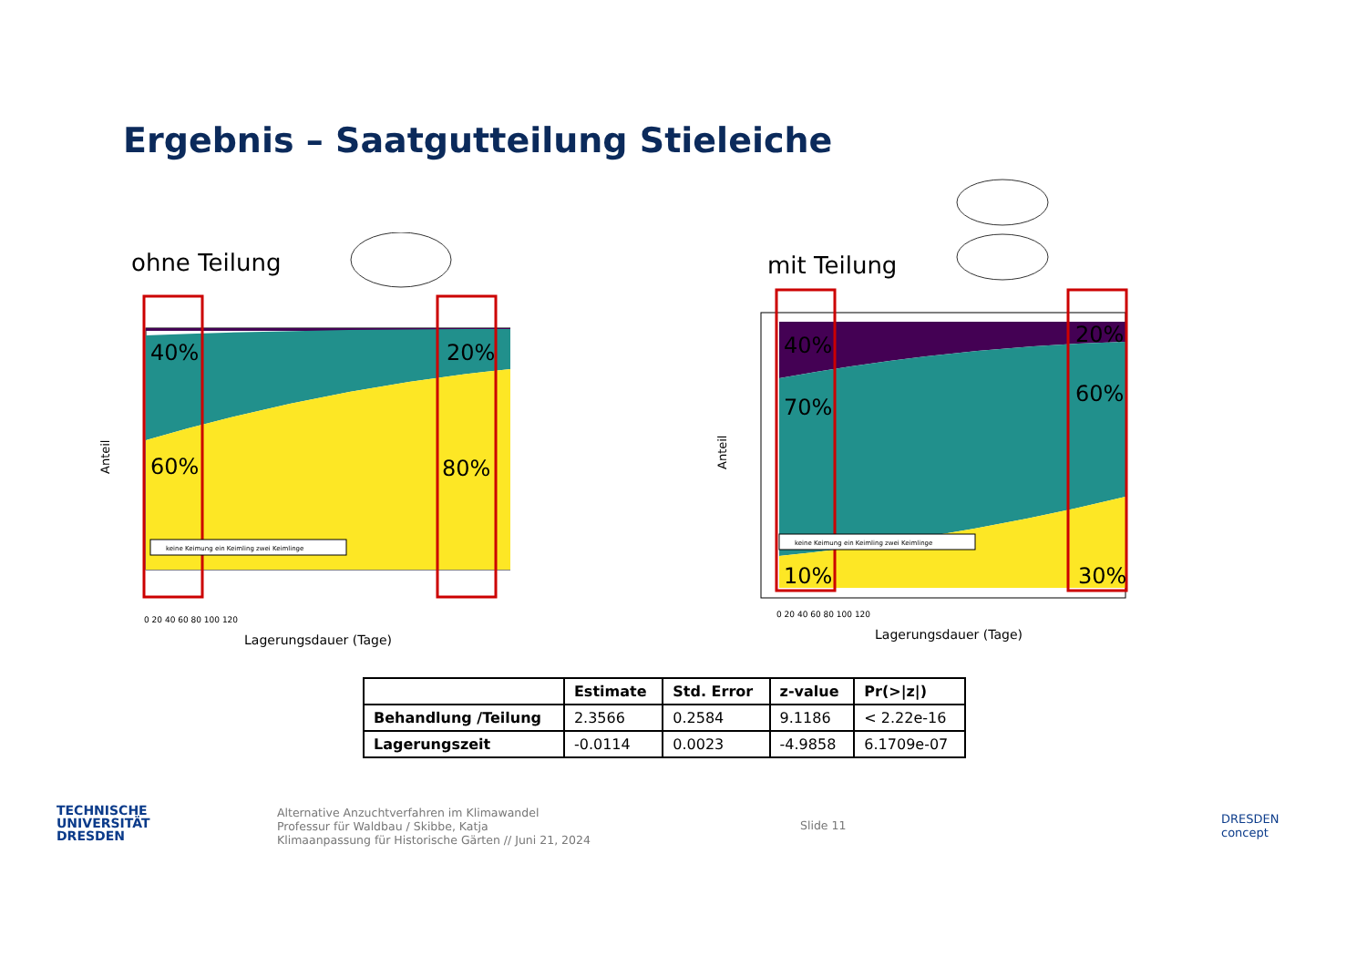Ergebnis – Saatgutteilung Stieleiche
ohne Teilung
40%
20%
60%
80%
keine Keimung ein Keimling zwei Keimlinge
Anteil
0 20 40 60 80 100 120
Lagerungsdauer (Tage)
mit Teilung
40%
20%
70%
60%
10%
30%
keine Keimung ein Keimling zwei Keimlinge
Anteil
0 20 40 60 80 100 120
Lagerungsdauer (Tage)
| | Estimate | Std. Error | z-value | Pr(>/z/) |
| --- | --- | --- | --- | --- |
| Behandlung /Teilung | 2.3566 | 0.2584 | 9.1186 | < 2.22e-16 |
| Lagerungszeit | -0.0114 | 0.0023 | -4.9858 | 6.1709e-07 |
TECHNISCHE
UNIVERSITÄT
DRESDEN
Alternative Anzuchtverfahren im Klimawandel
Professur für Waldbau / Skibbe, Katja
Klimaanpassung für Historische Gärten // Juni 21, 2024
Slide 11
DRESDEN
concept